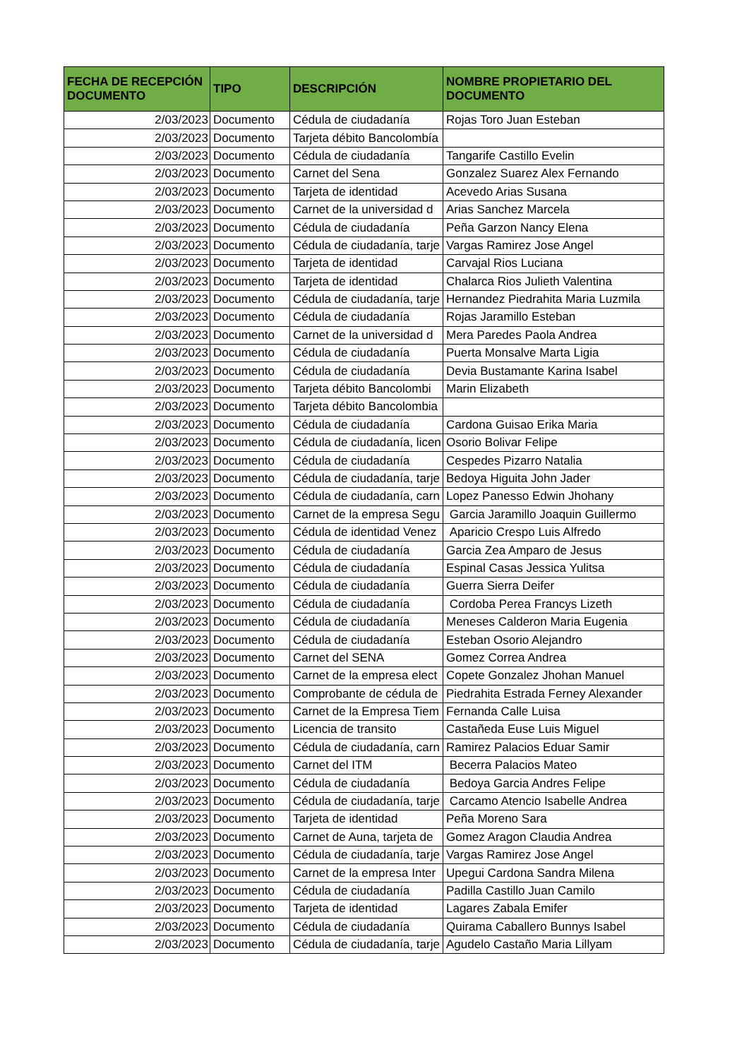| FECHA DE RECEPCIÓN DOCUMENTO | TIPO | DESCRIPCIÓN | NOMBRE PROPIETARIO DEL DOCUMENTO |
| --- | --- | --- | --- |
| 2/03/2023 | Documento | Cédula de ciudadanía | Rojas Toro Juan Esteban |
| 2/03/2023 | Documento | Tarjeta débito Bancolombía | |
| 2/03/2023 | Documento | Cédula de ciudadanía | Tangarife Castillo Evelin |
| 2/03/2023 | Documento | Carnet del Sena | Gonzalez Suarez Alex Fernando |
| 2/03/2023 | Documento | Tarjeta de identidad | Acevedo Arias Susana |
| 2/03/2023 | Documento | Carnet de la universidad d | Arias Sanchez Marcela |
| 2/03/2023 | Documento | Cédula de ciudadanía | Peña Garzon Nancy Elena |
| 2/03/2023 | Documento | Cédula de ciudadanía, tarje | Vargas Ramirez Jose Angel |
| 2/03/2023 | Documento | Tarjeta de identidad | Carvajal Rios Luciana |
| 2/03/2023 | Documento | Tarjeta de identidad | Chalarca Rios Julieth Valentina |
| 2/03/2023 | Documento | Cédula de ciudadanía, tarje | Hernandez Piedrahita Maria Luzmila |
| 2/03/2023 | Documento | Cédula de ciudadanía | Rojas Jaramillo Esteban |
| 2/03/2023 | Documento | Carnet de la universidad d | Mera Paredes Paola Andrea |
| 2/03/2023 | Documento | Cédula de ciudadanía | Puerta Monsalve Marta Ligia |
| 2/03/2023 | Documento | Cédula de ciudadanía | Devia Bustamante Karina Isabel |
| 2/03/2023 | Documento | Tarjeta débito Bancolombi | Marin Elizabeth |
| 2/03/2023 | Documento | Tarjeta débito Bancolombia | |
| 2/03/2023 | Documento | Cédula de ciudadanía | Cardona Guisao Erika Maria |
| 2/03/2023 | Documento | Cédula de ciudadanía, licen | Osorio Bolivar Felipe |
| 2/03/2023 | Documento | Cédula de ciudadanía | Cespedes Pizarro Natalia |
| 2/03/2023 | Documento | Cédula de ciudadanía, tarje | Bedoya Higuita John Jader |
| 2/03/2023 | Documento | Cédula de ciudadanía, carn | Lopez Panesso Edwin Jhohany |
| 2/03/2023 | Documento | Carnet de la empresa Segu | Garcia Jaramillo Joaquin Guillermo |
| 2/03/2023 | Documento | Cédula de identidad Venez | Aparicio Crespo Luis Alfredo |
| 2/03/2023 | Documento | Cédula de ciudadanía | Garcia Zea Amparo de Jesus |
| 2/03/2023 | Documento | Cédula de ciudadanía | Espinal Casas Jessica Yulitsa |
| 2/03/2023 | Documento | Cédula de ciudadanía | Guerra Sierra Deifer |
| 2/03/2023 | Documento | Cédula de ciudadanía | Cordoba Perea Francys Lizeth |
| 2/03/2023 | Documento | Cédula de ciudadanía | Meneses Calderon Maria Eugenia |
| 2/03/2023 | Documento | Cédula de ciudadanía | Esteban Osorio Alejandro |
| 2/03/2023 | Documento | Carnet del SENA | Gomez Correa Andrea |
| 2/03/2023 | Documento | Carnet de la empresa elect | Copete Gonzalez Jhohan Manuel |
| 2/03/2023 | Documento | Comprobante de cédula de | Piedrahita Estrada Ferney Alexander |
| 2/03/2023 | Documento | Carnet de la Empresa Tiem | Fernanda Calle Luisa |
| 2/03/2023 | Documento | Licencia de transito | Castañeda Euse Luis Miguel |
| 2/03/2023 | Documento | Cédula de ciudadanía, carn | Ramirez Palacios Eduar Samir |
| 2/03/2023 | Documento | Carnet del ITM | Becerra Palacios Mateo |
| 2/03/2023 | Documento | Cédula de ciudadanía | Bedoya Garcia Andres Felipe |
| 2/03/2023 | Documento | Cédula de ciudadanía, tarje | Carcamo Atencio Isabelle Andrea |
| 2/03/2023 | Documento | Tarjeta de identidad | Peña Moreno Sara |
| 2/03/2023 | Documento | Carnet de Auna, tarjeta de | Gomez Aragon Claudia Andrea |
| 2/03/2023 | Documento | Cédula de ciudadanía, tarje | Vargas Ramirez Jose Angel |
| 2/03/2023 | Documento | Carnet de la empresa Inter | Upegui Cardona Sandra Milena |
| 2/03/2023 | Documento | Cédula de ciudadanía | Padilla Castillo Juan Camilo |
| 2/03/2023 | Documento | Tarjeta de identidad | Lagares Zabala Emifer |
| 2/03/2023 | Documento | Cédula de ciudadanía | Quirama Caballero Bunnys Isabel |
| 2/03/2023 | Documento | Cédula de ciudadanía, tarje | Agudelo Castaño Maria Lillyam |